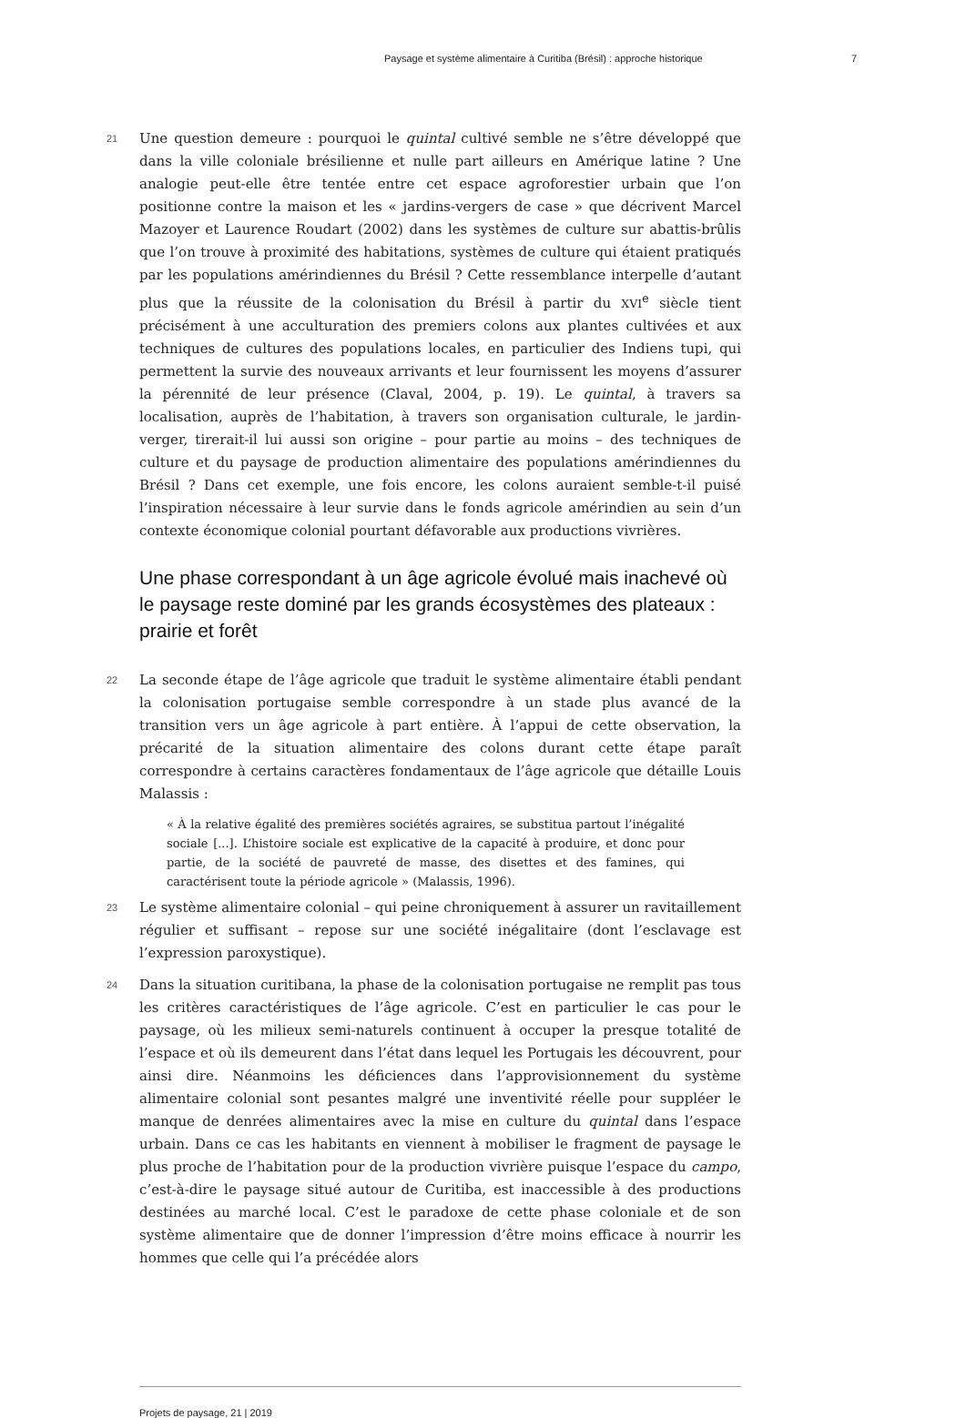Paysage et système alimentaire à Curitiba (Brésil) : approche historique 7
21
Une question demeure : pourquoi le quintal cultivé semble ne s’être développé que dans la ville coloniale brésilienne et nulle part ailleurs en Amérique latine ? Une analogie peut-elle être tentée entre cet espace agroforestier urbain que l’on positionne contre la maison et les « jardins-vergers de case » que décrivent Marcel Mazoyer et Laurence Roudart (2002) dans les systèmes de culture sur abattis-brûlis que l’on trouve à proximité des habitations, systèmes de culture qui étaient pratiqués par les populations amérindiennes du Brésil ? Cette ressemblance interpelle d’autant plus que la réussite de la colonisation du Brésil à partir du XVI<sup>e</sup> siècle tient précisément à une acculturation des premiers colons aux plantes cultivées et aux techniques de cultures des populations locales, en particulier des Indiens tupi, qui permettent la survie des nouveaux arrivants et leur fournissent les moyens d’assurer la pérennité de leur présence (Claval, 2004, p. 19). Le quintal, à travers sa localisation, auprès de l’habitation, à travers son organisation culturale, le jardin-verger, tirerait-il lui aussi son origine – pour partie au moins – des techniques de culture et du paysage de production alimentaire des populations amérindiennes du Brésil ? Dans cet exemple, une fois encore, les colons auraient semble-t-il puisé l’inspiration nécessaire à leur survie dans le fonds agricole amérindien au sein d’un contexte économique colonial pourtant défavorable aux productions vivrières.
Une phase correspondant à un âge agricole évolué mais inachevé où le paysage reste dominé par les grands écosystèmes des plateaux : prairie et forêt
22
La seconde étape de l’âge agricole que traduit le système alimentaire établi pendant la colonisation portugaise semble correspondre à un stade plus avancé de la transition vers un âge agricole à part entière. À l’appui de cette observation, la précarité de la situation alimentaire des colons durant cette étape paraît correspondre à certains caractères fondamentaux de l’âge agricole que détaille Louis Malassis :
« À la relative égalité des premières sociétés agraires, se substitua partout l’inégalité sociale [...]. L’histoire sociale est explicative de la capacité à produire, et donc pour partie, de la société de pauvreté de masse, des disettes et des famines, qui caractérisent toute la période agricole » (Malassis, 1996).
23
Le système alimentaire colonial – qui peine chroniquement à assurer un ravitaillement régulier et suffisant – repose sur une société inégalitaire (dont l’esclavage est l’expression paroxystique).
24
Dans la situation curitibana, la phase de la colonisation portugaise ne remplit pas tous les critères caractéristiques de l’âge agricole. C’est en particulier le cas pour le paysage, où les milieux semi-naturels continuent à occuper la presque totalité de l’espace et où ils demeurent dans l’état dans lequel les Portugais les découvrent, pour ainsi dire. Néanmoins les déficiences dans l’approvisionnement du système alimentaire colonial sont pesantes malgré une inventivité réelle pour suppléer le manque de denrées alimentaires avec la mise en culture du quintal dans l’espace urbain. Dans ce cas les habitants en viennent à mobiliser le fragment de paysage le plus proche de l’habitation pour de la production vivrière puisque l’espace du campo, c’est-à-dire le paysage situé autour de Curitiba, est inaccessible à des productions destinées au marché local. C’est le paradoxe de cette phase coloniale et de son système alimentaire que de donner l’impression d’être moins efficace à nourrir les hommes que celle qui l’a précédée alors
Projets de paysage, 21 | 2019